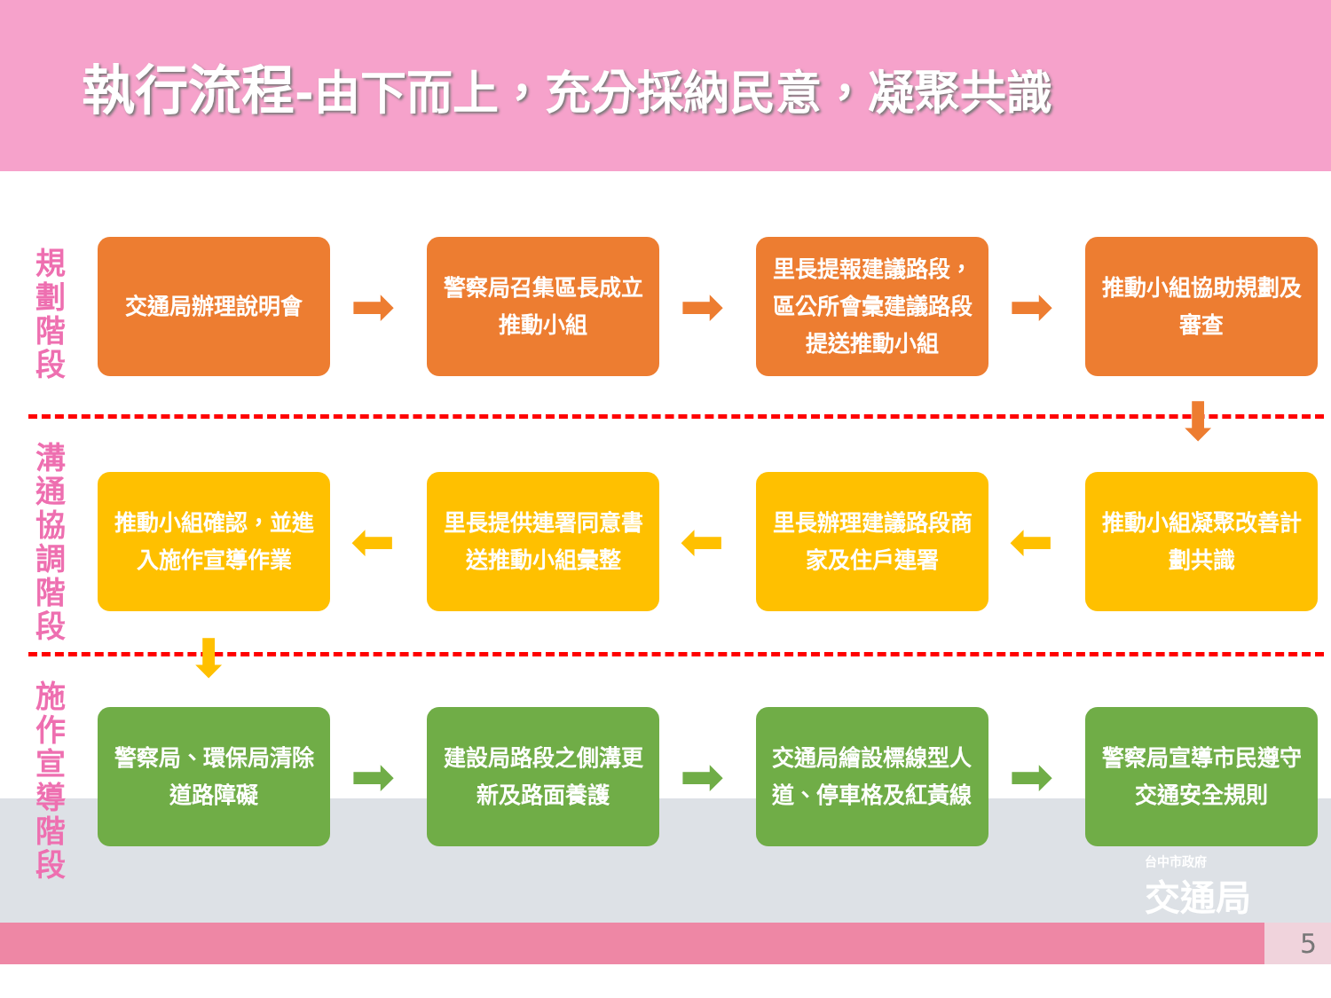執行流程-由下而上，充分採納民意，凝聚共識
規劃階段
溝通協調階段
施作宣導階段
交通局辦理說明會
➡
警察局召集區長成立推動小組
➡
里長提報建議路段，區公所會彙建議路段提送推動小組
➡
推動小組協助規劃及審查
⬇
推動小組確認，並進入施作宣導作業
⬅
里長提供連署同意書送推動小組彙整
⬅
里長辦理建議路段商家及住戶連署
⬅
推動小組凝聚改善計劃共識
⬇
警察局、環保局清除道路障礙
➡
建設局路段之側溝更新及路面養護
➡
交通局繪設標線型人道、停車格及紅黃線
➡
警察局宣導市民遵守交通安全規則
台中市政府
交通局
5